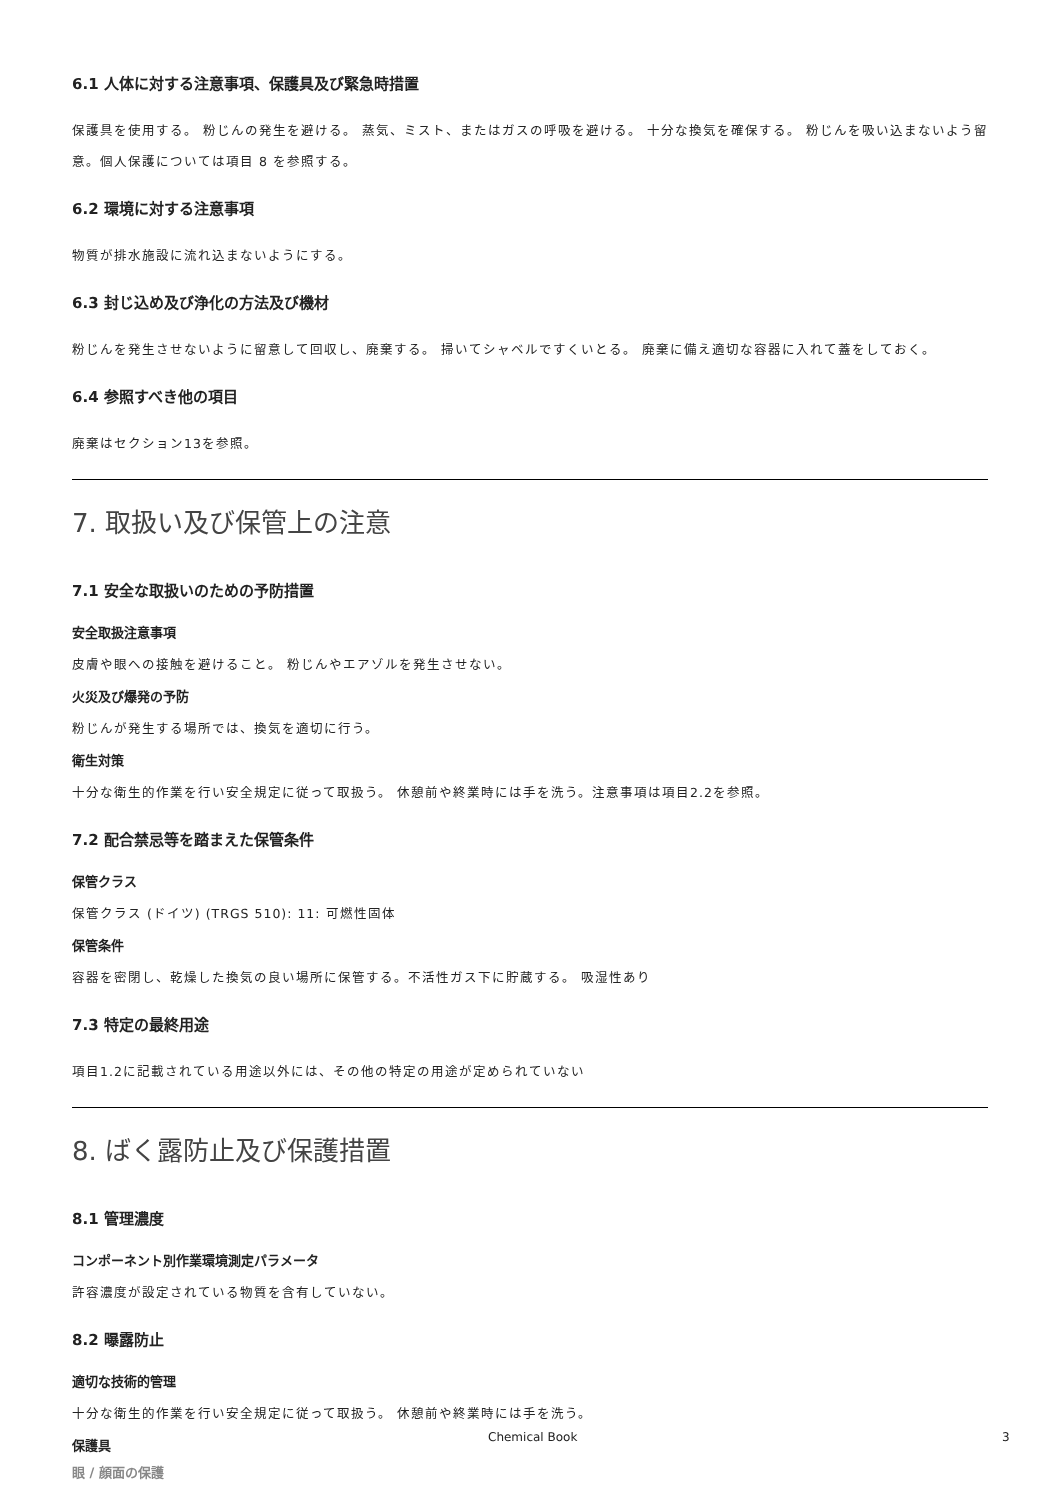6.1 人体に対する注意事項、保護具及び緊急時措置
保護具を使用する。 粉じんの発生を避ける。 蒸気、ミスト、またはガスの呼吸を避ける。 十分な換気を確保する。 粉じんを吸い込まないよう留意。個人保護については項目 8 を参照する。
6.2 環境に対する注意事項
物質が排水施設に流れ込まないようにする。
6.3 封じ込め及び浄化の方法及び機材
粉じんを発生させないように留意して回収し、廃棄する。 掃いてシャベルですくいとる。 廃棄に備え適切な容器に入れて蓋をしておく。
6.4 参照すべき他の項目
廃棄はセクション13を参照。
7. 取扱い及び保管上の注意
7.1 安全な取扱いのための予防措置
安全取扱注意事項
皮膚や眼への接触を避けること。 粉じんやエアゾルを発生させない。
火災及び爆発の予防
粉じんが発生する場所では、換気を適切に行う。
衛生対策
十分な衛生的作業を行い安全規定に従って取扱う。 休憩前や終業時には手を洗う。注意事項は項目2.2を参照。
7.2 配合禁忌等を踏まえた保管条件
保管クラス
保管クラス (ドイツ) (TRGS 510): 11: 可燃性固体
保管条件
容器を密閉し、乾燥した換気の良い場所に保管する。不活性ガス下に貯蔵する。 吸湿性あり
7.3 特定の最終用途
項目1.2に記載されている用途以外には、その他の特定の用途が定められていない
8. ばく露防止及び保護措置
8.1 管理濃度
コンポーネント別作業環境測定パラメータ
許容濃度が設定されている物質を含有していない。
8.2 曝露防止
適切な技術的管理
十分な衛生的作業を行い安全規定に従って取扱う。 休憩前や終業時には手を洗う。
保護具
眼 / 顔面の保護
Chemical Book 3